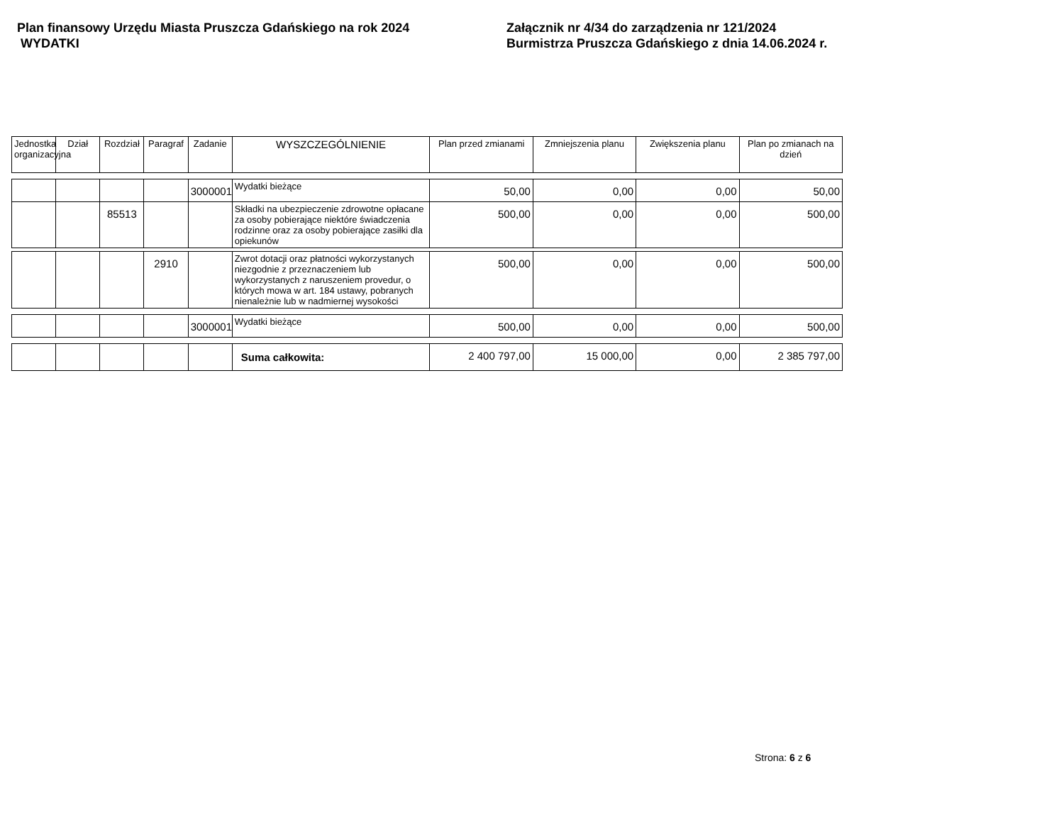Plan finansowy Urzędu Miasta Pruszcza Gdańskiego na rok 2024
WYDATKI
Załącznik nr 4/34 do zarządzenia nr 121/2024
Burmistrza Pruszcza Gdańskiego z dnia 14.06.2024 r.
| Jednostka organizacyjna | Dział | Rozdział | Paragraf | Zadanie | WYSZCZEGÓLNIENIE | Plan przed zmianami | Zmniejszenia planu | Zwiększenia planu | Plan po zmianach na dzień |
| --- | --- | --- | --- | --- | --- | --- | --- | --- | --- |
| | | | | 3000001 | Wydatki bieżące | 50,00 | 0,00 | 0,00 | 50,00 |
| | | 85513 | | | Składki na ubezpieczenie zdrowotne opłacane za osoby pobierające niektóre świadczenia rodzinne oraz za osoby pobierające zasiłki dla opiekunów | 500,00 | 0,00 | 0,00 | 500,00 |
| | | | 2910 | | Zwrot dotacji oraz płatności wykorzystanych niezgodnie z przeznaczeniem lub wykorzystanych z naruszeniem provedur, o których mowa w art. 184 ustawy, pobranych nienależnie lub w nadmiernej wysokości | 500,00 | 0,00 | 0,00 | 500,00 |
| | | | | 3000001 | Wydatki bieżące | 500,00 | 0,00 | 0,00 | 500,00 |
| | | | | | Suma całkowita: | 2 400 797,00 | 15 000,00 | 0,00 | 2 385 797,00 |
Strona: 6 z 6